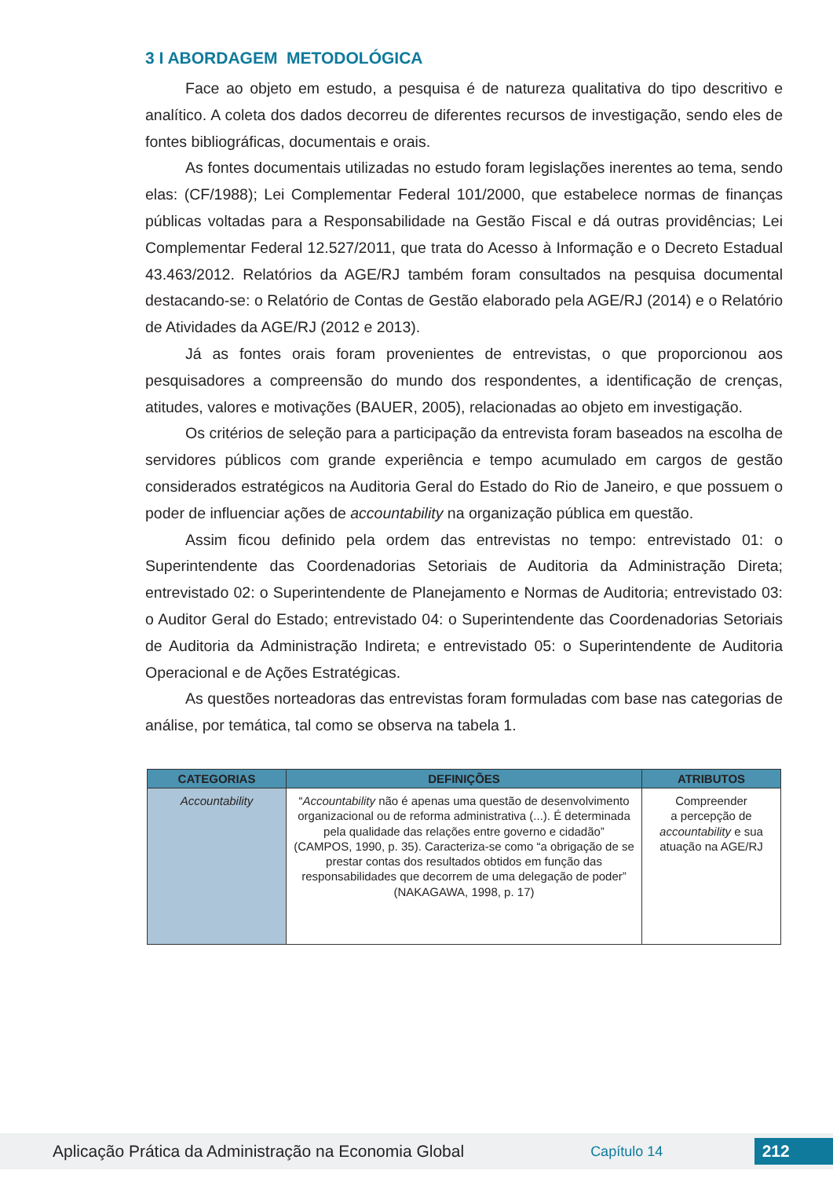3 I ABORDAGEM METODOLÓGICA
Face ao objeto em estudo, a pesquisa é de natureza qualitativa do tipo descritivo e analítico. A coleta dos dados decorreu de diferentes recursos de investigação, sendo eles de fontes bibliográficas, documentais e orais.
As fontes documentais utilizadas no estudo foram legislações inerentes ao tema, sendo elas: (CF/1988); Lei Complementar Federal 101/2000, que estabelece normas de finanças públicas voltadas para a Responsabilidade na Gestão Fiscal e dá outras providências; Lei Complementar Federal 12.527/2011, que trata do Acesso à Informação e o Decreto Estadual 43.463/2012. Relatórios da AGE/RJ também foram consultados na pesquisa documental destacando-se: o Relatório de Contas de Gestão elaborado pela AGE/RJ (2014) e o Relatório de Atividades da AGE/RJ (2012 e 2013).
Já as fontes orais foram provenientes de entrevistas, o que proporcionou aos pesquisadores a compreensão do mundo dos respondentes, a identificação de crenças, atitudes, valores e motivações (BAUER, 2005), relacionadas ao objeto em investigação.
Os critérios de seleção para a participação da entrevista foram baseados na escolha de servidores públicos com grande experiência e tempo acumulado em cargos de gestão considerados estratégicos na Auditoria Geral do Estado do Rio de Janeiro, e que possuem o poder de influenciar ações de accountability na organização pública em questão.
Assim ficou definido pela ordem das entrevistas no tempo: entrevistado 01: o Superintendente das Coordenadorias Setoriais de Auditoria da Administração Direta; entrevistado 02: o Superintendente de Planejamento e Normas de Auditoria; entrevistado 03: o Auditor Geral do Estado; entrevistado 04: o Superintendente das Coordenadorias Setoriais de Auditoria da Administração Indireta; e entrevistado 05: o Superintendente de Auditoria Operacional e de Ações Estratégicas.
As questões norteadoras das entrevistas foram formuladas com base nas categorias de análise, por temática, tal como se observa na tabela 1.
| CATEGORIAS | DEFINIÇÕES | ATRIBUTOS |
| --- | --- | --- |
| Accountability | “ Accountability não é apenas uma questão de desenvolvimento organizacional ou de reforma administrativa (...). É determinada pela qualidade das relações entre governo e cidadão” (CAMPOS, 1990, p. 35). Caracteriza-se como “a obrigação de se prestar contas dos resultados obtidos em função das responsabilidades que decorrem de uma delegação de poder” (NAKAGAWA, 1998, p. 17) | Compreender a percepção de accountability e sua atuação na AGE/RJ |
Aplicação Prática da Administração na Economia Global
Capítulo 14
212